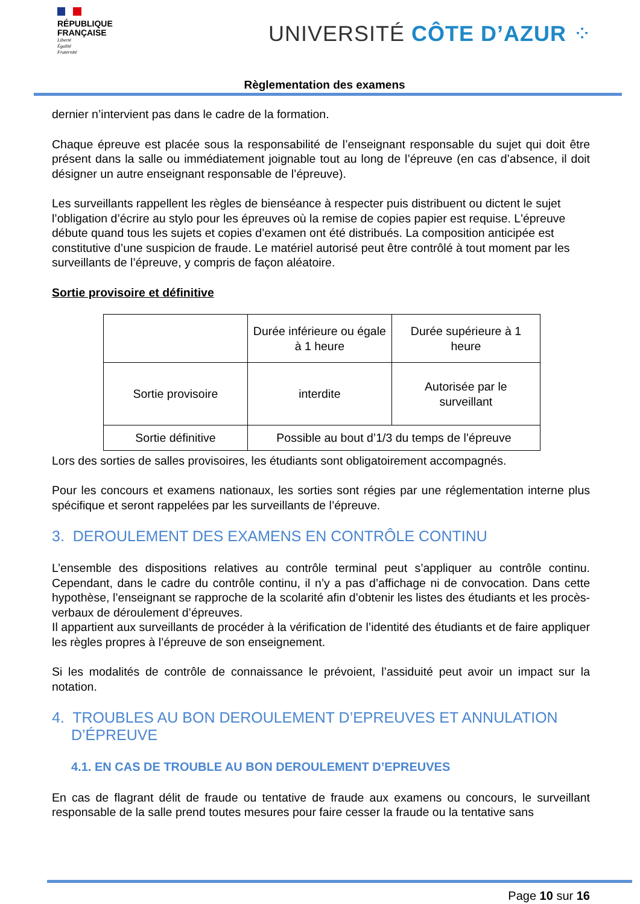RÉPUBLIQUE
FRANÇAISE
Liberté
Égalité
Fraternité
UNIVERSITÉ CÔTE D’AZUR ⁘
Règlementation des examens
dernier n’intervient pas dans le cadre de la formation.
Chaque épreuve est placée sous la responsabilité de l’enseignant responsable du sujet qui doit être présent dans la salle ou immédiatement joignable tout au long de l’épreuve (en cas d’absence, il doit désigner un autre enseignant responsable de l’épreuve).
Les surveillants rappellent les règles de bienséance à respecter puis distribuent ou dictent le sujet l’obligation d’écrire au stylo pour les épreuves où la remise de copies papier est requise. L'épreuve débute quand tous les sujets et copies d’examen ont été distribués. La composition anticipée est constitutive d’une suspicion de fraude. Le matériel autorisé peut être contrôlé à tout moment par les surveillants de l’épreuve, y compris de façon aléatoire.
Sortie provisoire et définitive
| | Durée inférieure ou égale à 1 heure | Durée supérieure à 1 heure |
| Sortie provisoire | interdite | Autorisée par le surveillant |
| Sortie définitive | Possible au bout d’1/3 du temps de l’épreuve | |
Lors des sorties de salles provisoires, les étudiants sont obligatoirement accompagnés.
Pour les concours et examens nationaux, les sorties sont régies par une réglementation interne plus spécifique et seront rappelées par les surveillants de l’épreuve.
3. DEROULEMENT DES EXAMENS EN CONTRÔLE CONTINU
L’ensemble des dispositions relatives au contrôle terminal peut s’appliquer au contrôle continu. Cependant, dans le cadre du contrôle continu, il n’y a pas d’affichage ni de convocation. Dans cette hypothèse, l’enseignant se rapproche de la scolarité afin d’obtenir les listes des étudiants et les procès-verbaux de déroulement d’épreuves.
Il appartient aux surveillants de procéder à la vérification de l’identité des étudiants et de faire appliquer les règles propres à l’épreuve de son enseignement.
Si les modalités de contrôle de connaissance le prévoient, l’assiduité peut avoir un impact sur la notation.
4. TROUBLES AU BON DEROULEMENT D’EPREUVES ET ANNULATION
D’ÉPREUVE
4.1. EN CAS DE TROUBLE AU BON DEROULEMENT D’EPREUVES
En cas de flagrant délit de fraude ou tentative de fraude aux examens ou concours, le surveillant responsable de la salle prend toutes mesures pour faire cesser la fraude ou la tentative sans
Page 10 sur 16